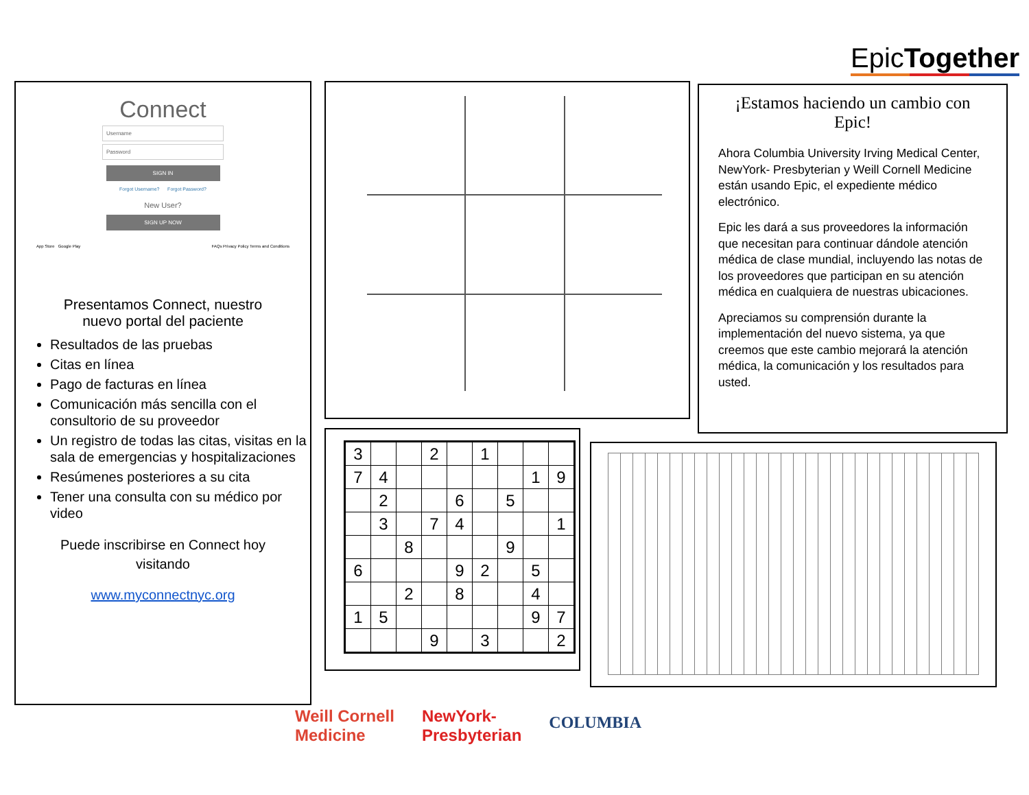EpicTogether
Connect
Username
Password
SIGN IN
Forgot Username? Forgot Password?
New User?
SIGN UP NOW
App Store Google Play FAQs Privacy Policy Terms and Conditions
Presentamos Connect, nuestro
nuevo portal del paciente
Resultados de las pruebas
Citas en línea
Pago de facturas en línea
Comunicación más sencilla con el consultorio de su proveedor
Un registro de todas las citas, visitas en la sala de emergencias y hospitalizaciones
Resúmenes posteriores a su cita
Tener una consulta con su médico por video
Puede inscribirse en Connect hoy
visitando
www.myconnectnyc.org
¡Estamos haciendo un cambio con Epic!
Ahora Columbia University Irving Medical Center, NewYork- Presbyterian y Weill Cornell Medicine están usando Epic, el expediente médico electrónico.
Epic les dará a sus proveedores la información que necesitan para continuar dándole atención médica de clase mundial, incluyendo las notas de los proveedores que participan en su atención médica en cualquiera de nuestras ubicaciones.
Apreciamos su comprensión durante la implementación del nuevo sistema, ya que creemos que este cambio mejorará la atención médica, la comunicación y los resultados para usted.
| 3 | | | 2 | | 1 | | | |
| 7 | 4 | | | | | | 1 | 9 |
| | 2 | | | 6 | | 5 | | |
| | 3 | | 7 | 4 | | | | 1 |
| | | 8 | | | | 9 | | |
| 6 | | | | 9 | 2 | | 5 | |
| | | 2 | | 8 | | | 4 | |
| 1 | 5 | | | | | | 9 | 7 |
| | | | 9 | | 3 | | | 2 |
Weill Cornell
Medicine NewYork-
Presbyterian COLUMBIA